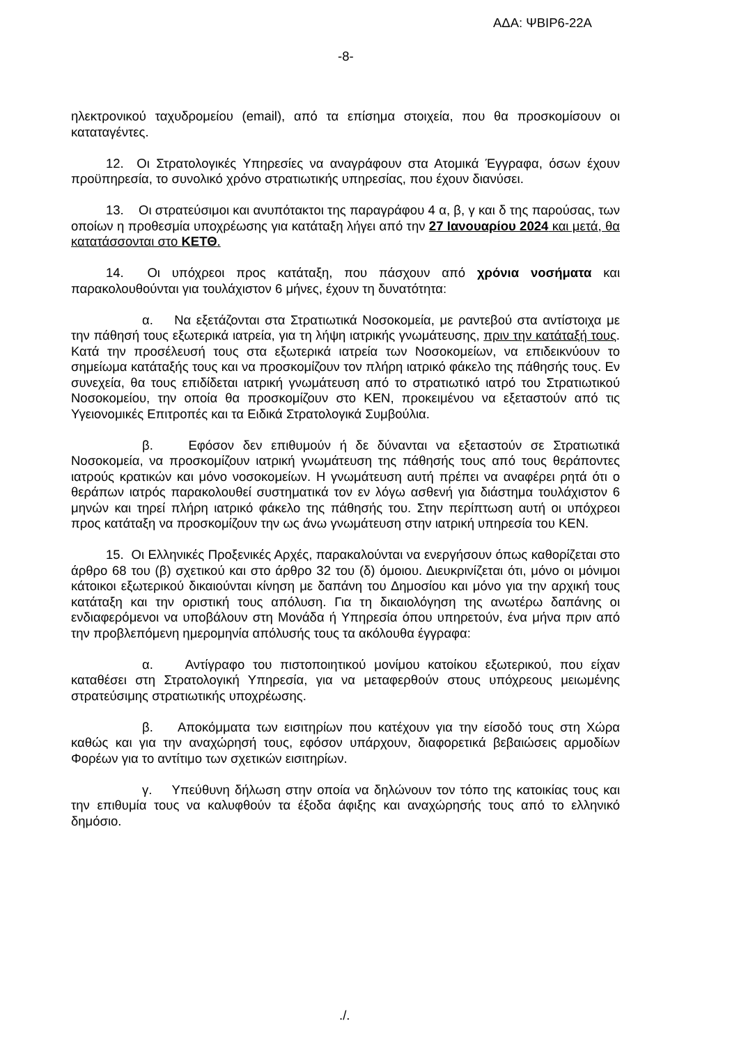ΑΔΑ: ΨΒΙΡ6-22Α
-8-
ηλεκτρονικού ταχυδρομείου (email), από τα επίσημα στοιχεία, που θα προσκομίσουν οι καταταγέντες.
12. Οι Στρατολογικές Υπηρεσίες να αναγράφουν στα Ατομικά Έγγραφα, όσων έχουν προϋπηρεσία, το συνολικό χρόνο στρατιωτικής υπηρεσίας, που έχουν διανύσει.
13. Οι στρατεύσιμοι και ανυπότακτοι της παραγράφου 4 α, β, γ και δ της παρούσας, των οποίων η προθεσμία υποχρέωσης για κατάταξη λήγει από την 27 Ιανουαρίου 2024 και μετά, θα κατατάσσονται στο ΚΕΤΘ.
14. Οι υπόχρεοι προς κατάταξη, που πάσχουν από χρόνια νοσήματα και παρακολουθούνται για τουλάχιστον 6 μήνες, έχουν τη δυνατότητα:
α. Να εξετάζονται στα Στρατιωτικά Νοσοκομεία, με ραντεβού στα αντίστοιχα με την πάθησή τους εξωτερικά ιατρεία, για τη λήψη ιατρικής γνωμάτευσης, πριν την κατάταξή τους. Κατά την προσέλευσή τους στα εξωτερικά ιατρεία των Νοσοκομείων, να επιδεικνύουν το σημείωμα κατάταξής τους και να προσκομίζουν τον πλήρη ιατρικό φάκελο της πάθησής τους. Εν συνεχεία, θα τους επιδίδεται ιατρική γνωμάτευση από το στρατιωτικό ιατρό του Στρατιωτικού Νοσοκομείου, την οποία θα προσκομίζουν στο ΚΕΝ, προκειμένου να εξεταστούν από τις Υγειονομικές Επιτροπές και τα Ειδικά Στρατολογικά Συμβούλια.
β. Εφόσον δεν επιθυμούν ή δε δύνανται να εξεταστούν σε Στρατιωτικά Νοσοκομεία, να προσκομίζουν ιατρική γνωμάτευση της πάθησής τους από τους θεράποντες ιατρούς κρατικών και μόνο νοσοκομείων. Η γνωμάτευση αυτή πρέπει να αναφέρει ρητά ότι ο θεράπων ιατρός παρακολουθεί συστηματικά τον εν λόγω ασθενή για διάστημα τουλάχιστον 6 μηνών και τηρεί πλήρη ιατρικό φάκελο της πάθησής του. Στην περίπτωση αυτή οι υπόχρεοι προς κατάταξη να προσκομίζουν την ως άνω γνωμάτευση στην ιατρική υπηρεσία του ΚΕΝ.
15. Οι Ελληνικές Προξενικές Αρχές, παρακαλούνται να ενεργήσουν όπως καθορίζεται στο άρθρο 68 του (β) σχετικού και στο άρθρο 32 του (δ) όμοιου. Διευκρινίζεται ότι, μόνο οι μόνιμοι κάτοικοι εξωτερικού δικαιούνται κίνηση με δαπάνη του Δημοσίου και μόνο για την αρχική τους κατάταξη και την οριστική τους απόλυση. Για τη δικαιολόγηση της ανωτέρω δαπάνης οι ενδιαφερόμενοι να υποβάλουν στη Μονάδα ή Υπηρεσία όπου υπηρετούν, ένα μήνα πριν από την προβλεπόμενη ημερομηνία απόλυσής τους τα ακόλουθα έγγραφα:
α. Αντίγραφο του πιστοποιητικού μονίμου κατοίκου εξωτερικού, που είχαν καταθέσει στη Στρατολογική Υπηρεσία, για να μεταφερθούν στους υπόχρεους μειωμένης στρατεύσιμης στρατιωτικής υποχρέωσης.
β. Αποκόμματα των εισιτηρίων που κατέχουν για την είσοδό τους στη Χώρα καθώς και για την αναχώρησή τους, εφόσον υπάρχουν, διαφορετικά βεβαιώσεις αρμοδίων Φορέων για το αντίτιμο των σχετικών εισιτηρίων.
γ. Υπεύθυνη δήλωση στην οποία να δηλώνουν τον τόπο της κατοικίας τους και την επιθυμία τους να καλυφθούν τα έξοδα άφιξης και αναχώρησής τους από το ελληνικό δημόσιο.
./.